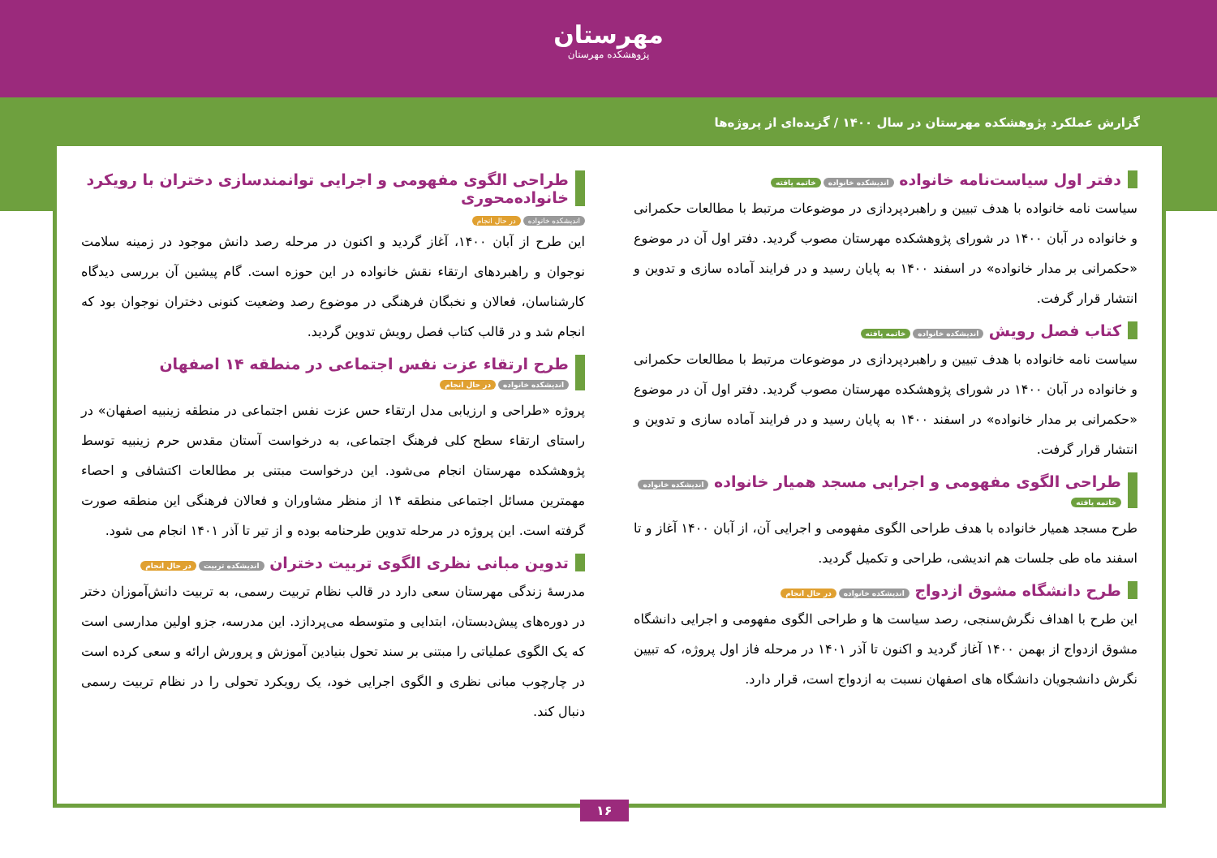مهرستان
پژوهشکده مهرستان
گزارش عملکرد پژوهشکده مهرستان در سال ۱۴۰۰ / گزیده‌ای از پروژه‌ها
دفتر اول سیاست‌نامه خانواده اندیشکده خانواده خاتمه یافته
سیاست نامه خانواده با هدف تبیین و راهبردپردازی در موضوعات مرتبط با مطالعات حکمرانی و خانواده در آبان ۱۴۰۰ در شورای پژوهشکده مهرستان مصوب گردید. دفتر اول آن در موضوع «حکمرانی بر مدار خانواده» در اسفند ۱۴۰۰ به پایان رسید و در فرایند آماده سازی و تدوین و انتشار قرار گرفت.
کتاب فصل رویش اندیشکده خانواده خاتمه یافته
سیاست نامه خانواده با هدف تبیین و راهبردپردازی در موضوعات مرتبط با مطالعات حکمرانی و خانواده در آبان ۱۴۰۰ در شورای پژوهشکده مهرستان مصوب گردید. دفتر اول آن در موضوع «حکمرانی بر مدار خانواده» در اسفند ۱۴۰۰ به پایان رسید و در فرایند آماده سازی و تدوین و انتشار قرار گرفت.
طراحی الگوی مفهومی و اجرایی مسجد همیار خانواده اندیشکده خانواده خاتمه یافته
طرح مسجد همیار خانواده با هدف طراحی الگوی مفهومی و اجرایی آن، از آبان ۱۴۰۰ آغاز و تا اسفند ماه طی جلسات هم اندیشی، طراحی و تکمیل گردید.
طرح دانشگاه مشوق ازدواج اندیشکده خانواده در حال انجام
این طرح با اهداف نگرش‌سنجی، رصد سیاست ها و طراحی الگوی مفهومی و اجرایی دانشگاه مشوق ازدواج از بهمن ۱۴۰۰ آغاز گردید و اکنون تا آذر ۱۴۰۱ در مرحله فاز اول پروژه، که تبیین نگرش دانشجویان دانشگاه های اصفهان نسبت به ازدواج است، قرار دارد.
طراحی الگوی مفهومی و اجرایی توانمندسازی دختران با رویکرد خانواده‌محوری
اندیشکده خانواده در حال انجام
این طرح از آبان ۱۴۰۰، آغاز گردید و اکنون در مرحله رصد دانش موجود در زمینه سلامت نوجوان و راهبردهای ارتقاء نقش خانواده در این حوزه است. گام پیشین آن بررسی دیدگاه کارشناسان، فعالان و نخبگان فرهنگی در موضوع رصد وضعیت کنونی دختران نوجوان بود که انجام شد و در قالب کتاب فصل رویش تدوین گردید.
طرح ارتقاء عزت نفس اجتماعی در منطقه ۱۴ اصفهان اندیشکده خانواده در حال انجام
پروژه «طراحی و ارزیابی مدل ارتقاء حس عزت نفس اجتماعی در منطقه زینبیه اصفهان» در راستای ارتقاء سطح کلی فرهنگ اجتماعی، به درخواست آستان مقدس حرم زینبیه توسط پژوهشکده مهرستان انجام می‌شود. این درخواست مبتنی بر مطالعات اکتشافی و احصاء مهمترین مسائل اجتماعی منطقه ۱۴ از منظر مشاوران و فعالان فرهنگی این منطقه صورت گرفته است. این پروژه در مرحله تدوین طرحنامه بوده و از تیر تا آذر ۱۴۰۱ انجام می شود.
تدوین مبانی نظری الگوی تربیت دختران اندیشکده تربیت در حال انجام
مدرسهٔ زندگی مهرستان سعی دارد در قالب نظام تربیت رسمی، به تربیت دانش‌آموزان دختر در دوره‌های پیش‌دبستان، ابتدایی و متوسطه می‌پردازد. این مدرسه، جزو اولین مدارسی است که یک الگوی عملیاتی را مبتنی بر سند تحول بنیادین آموزش و پرورش ارائه و سعی کرده است در چارچوب مبانی نظری و الگوی اجرایی خود، یک رویکرد تحولی را در نظام تربیت رسمی دنبال کند.
۱۶